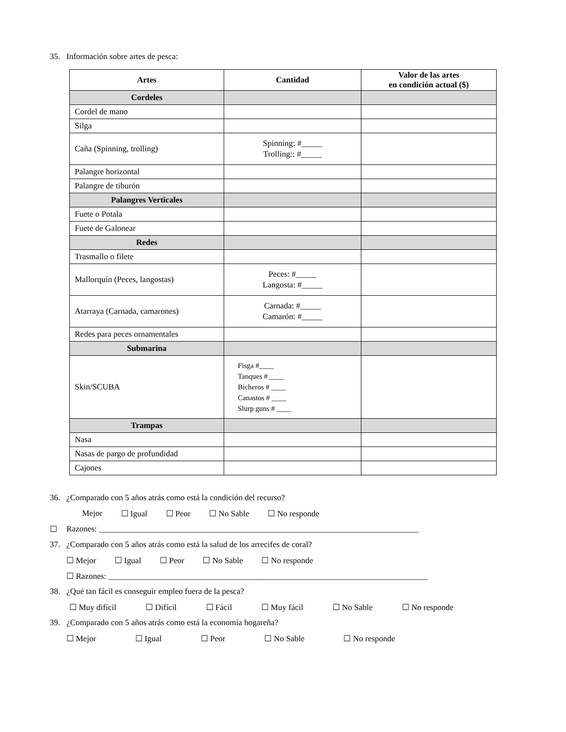35. Información sobre artes de pesca:
| Artes | Cantidad | Valor de las artes en condición actual ($) |
| --- | --- | --- |
| Cordeles | | |
| Cordel de mano | | |
| Silga | | |
| Caña (Spinning, trolling) | Spinning: #_____ Trolling:: #_____ | |
| Palangre horizontal | | |
| Palangre de tiburón | | |
| Palangres Verticales | | |
| Fuete o Potala | | |
| Fuete de Galonear | | |
| Redes | | |
| Trasmallo o filete | | |
| Mallorquín (Peces, langostas) | Peces: #_____ Langosta: #_____ | |
| Atarraya (Carnada, camarones) | Carnada: #_____ Camarón: #_____ | |
| Redes para peces ornamentales | | |
| Submarina | | |
| Skin/SCUBA | Fisga #____ Tanques # ____ Bicheros # ____ Canastos # ____ Slurp guns # ____ | |
| Trampas | | |
| Nasa | | |
| Nasas de pargo de profundidad | | |
| Cajones | | |
36. ¿Comparado con 5 años atrás como está la condición del recurso?
Mejor ☐ Igual ☐ Peor ☐ No Sable ☐ No responde
☐ Razones: _____________________________________________________________________________
37. ¿Comparado con 5 años atrás como está la salud de los arrecifes de coral?
☐ Mejor ☐ Igual ☐ Peor ☐ No Sable ☐ No responde
☐ Razones: _____________________________________________________________________________
38. ¿Qué tan fácil es conseguir empleo fuera de la pesca?
☐ Muy difícil ☐ Difícil ☐ Fácil ☐ Muy fácil ☐ No Sable ☐ No responde
39. ¿Comparado con 5 años atrás como está la economía hogareña?
☐ Mejor ☐ Igual ☐ Peor ☐ No Sable ☐ No responde